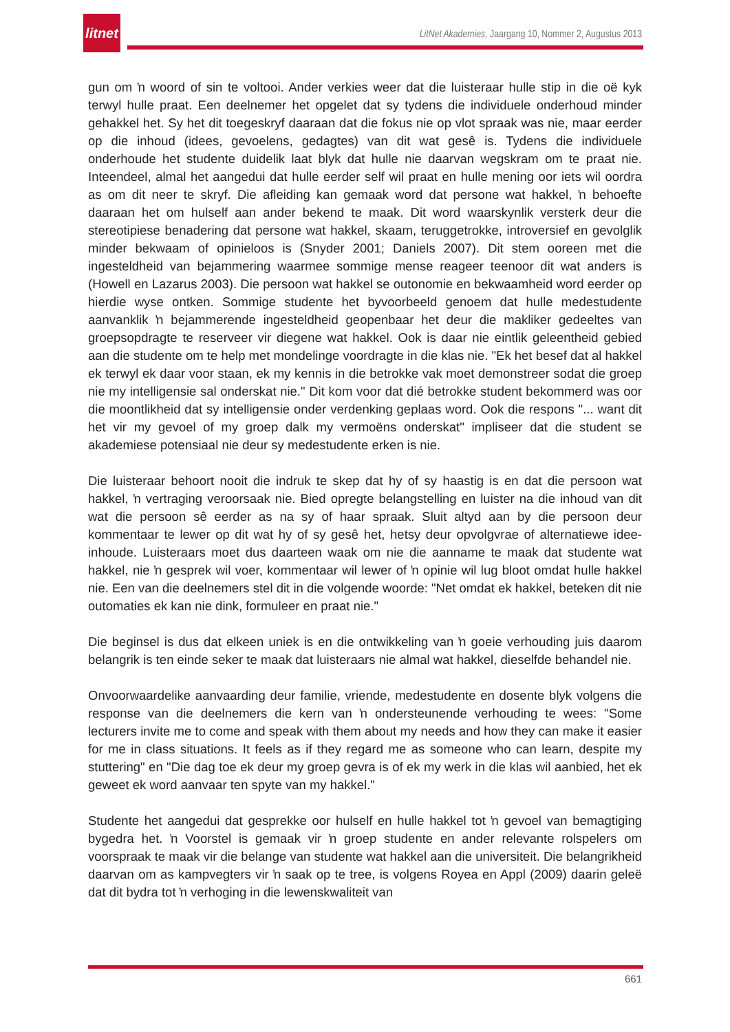litnet
LitNet Akademies, Jaargang 10, Nommer 2, Augustus 2013
gun om ŉ woord of sin te voltooi. Ander verkies weer dat die luisteraar hulle stip in die oë kyk terwyl hulle praat. Een deelnemer het opgelet dat sy tydens die individuele onderhoud minder gehakkel het. Sy het dit toegeskryf daaraan dat die fokus nie op vlot spraak was nie, maar eerder op die inhoud (idees, gevoelens, gedagtes) van dit wat gesê is. Tydens die individuele onderhoude het studente duidelik laat blyk dat hulle nie daarvan wegskram om te praat nie. Inteendeel, almal het aangedui dat hulle eerder self wil praat en hulle mening oor iets wil oordra as om dit neer te skryf. Die afleiding kan gemaak word dat persone wat hakkel, ŉ behoefte daaraan het om hulself aan ander bekend te maak. Dit word waarskynlik versterk deur die stereotipiese benadering dat persone wat hakkel, skaam, teruggetrokke, introversief en gevolglik minder bekwaam of opinieloos is (Snyder 2001; Daniels 2007). Dit stem ooreen met die ingesteldheid van bejammering waarmee sommige mense reageer teenoor dit wat anders is (Howell en Lazarus 2003). Die persoon wat hakkel se outonomie en bekwaamheid word eerder op hierdie wyse ontken. Sommige studente het byvoorbeeld genoem dat hulle medestudente aanvanklik ŉ bejammerende ingesteldheid geopenbaar het deur die makliker gedeeltes van groepsopdragte te reserveer vir diegene wat hakkel. Ook is daar nie eintlik geleentheid gebied aan die studente om te help met mondelinge voordragte in die klas nie. "Ek het besef dat al hakkel ek terwyl ek daar voor staan, ek my kennis in die betrokke vak moet demonstreer sodat die groep nie my intelligensie sal onderskat nie." Dit kom voor dat dié betrokke student bekommerd was oor die moontlikheid dat sy intelligensie onder verdenking geplaas word. Ook die respons "... want dit het vir my gevoel of my groep dalk my vermoëns onderskat" impliseer dat die student se akademiese potensiaal nie deur sy medestudente erken is nie.
Die luisteraar behoort nooit die indruk te skep dat hy of sy haastig is en dat die persoon wat hakkel, ŉ vertraging veroorsaak nie. Bied opregte belangstelling en luister na die inhoud van dit wat die persoon sê eerder as na sy of haar spraak. Sluit altyd aan by die persoon deur kommentaar te lewer op dit wat hy of sy gesê het, hetsy deur opvolgvrae of alternatiewe idee-inhoude. Luisteraars moet dus daarteen waak om nie die aanname te maak dat studente wat hakkel, nie ŉ gesprek wil voer, kommentaar wil lewer of ŉ opinie wil lug bloot omdat hulle hakkel nie. Een van die deelnemers stel dit in die volgende woorde: "Net omdat ek hakkel, beteken dit nie outomaties ek kan nie dink, formuleer en praat nie."
Die beginsel is dus dat elkeen uniek is en die ontwikkeling van ŉ goeie verhouding juis daarom belangrik is ten einde seker te maak dat luisteraars nie almal wat hakkel, dieselfde behandel nie.
Onvoorwaardelike aanvaarding deur familie, vriende, medestudente en dosente blyk volgens die response van die deelnemers die kern van ŉ ondersteunende verhouding te wees: "Some lecturers invite me to come and speak with them about my needs and how they can make it easier for me in class situations. It feels as if they regard me as someone who can learn, despite my stuttering" en "Die dag toe ek deur my groep gevra is of ek my werk in die klas wil aanbied, het ek geweet ek word aanvaar ten spyte van my hakkel."
Studente het aangedui dat gesprekke oor hulself en hulle hakkel tot ŉ gevoel van bemagtiging bygedra het. ŉ Voorstel is gemaak vir ŉ groep studente en ander relevante rolspelers om voorspraak te maak vir die belange van studente wat hakkel aan die universiteit. Die belangrikheid daarvan om as kampvegters vir ŉ saak op te tree, is volgens Royea en Appl (2009) daarin geleë dat dit bydra tot ŉ verhoging in die lewenskwaliteit van
661